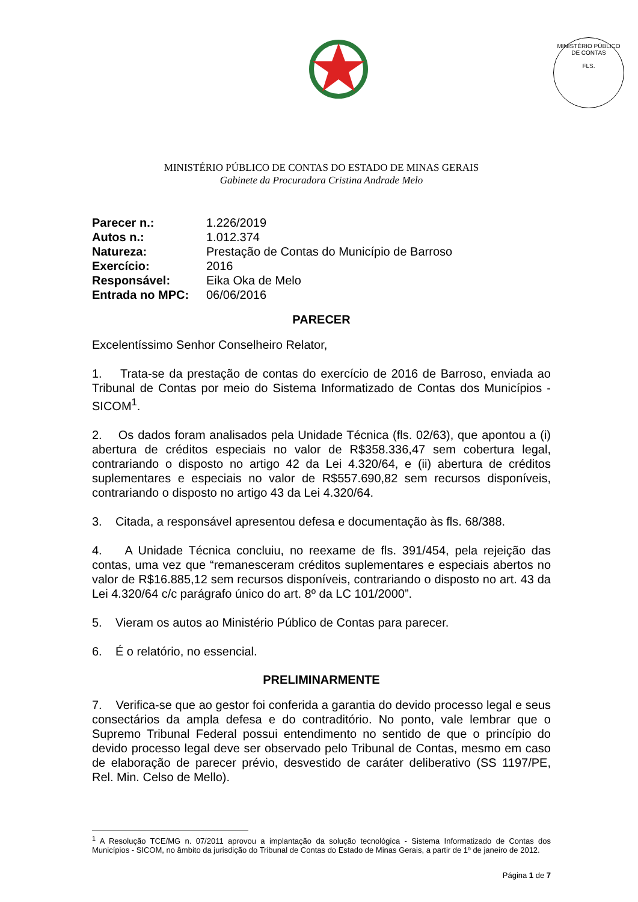MINISTÉRIO PÚBLICO DE CONTAS
FLS.
MINISTÉRIO PÚBLICO DE CONTAS DO ESTADO DE MINAS GERAIS
Gabinete da Procuradora Cristina Andrade Melo
Parecer n.: 1.226/2019
Autos n.: 1.012.374
Natureza: Prestação de Contas do Município de Barroso
Exercício: 2016
Responsável: Eika Oka de Melo
Entrada no MPC: 06/06/2016
PARECER
Excelentíssimo Senhor Conselheiro Relator,
1. Trata-se da prestação de contas do exercício de 2016 de Barroso, enviada ao Tribunal de Contas por meio do Sistema Informatizado de Contas dos Municípios - SICOM<sup>1</sup>.
2. Os dados foram analisados pela Unidade Técnica (fls. 02/63), que apontou a (i) abertura de créditos especiais no valor de R$358.336,47 sem cobertura legal, contrariando o disposto no artigo 42 da Lei 4.320/64, e (ii) abertura de créditos suplementares e especiais no valor de R$557.690,82 sem recursos disponíveis, contrariando o disposto no artigo 43 da Lei 4.320/64.
3. Citada, a responsável apresentou defesa e documentação às fls. 68/388.
4. A Unidade Técnica concluiu, no reexame de fls. 391/454, pela rejeição das contas, uma vez que “remanesceram créditos suplementares e especiais abertos no valor de R$16.885,12 sem recursos disponíveis, contrariando o disposto no art. 43 da Lei 4.320/64 c/c parágrafo único do art. 8º da LC 101/2000”.
5. Vieram os autos ao Ministério Público de Contas para parecer.
6. É o relatório, no essencial.
PRELIMINARMENTE
7. Verifica-se que ao gestor foi conferida a garantia do devido processo legal e seus consectários da ampla defesa e do contraditório. No ponto, vale lembrar que o Supremo Tribunal Federal possui entendimento no sentido de que o princípio do devido processo legal deve ser observado pelo Tribunal de Contas, mesmo em caso de elaboração de parecer prévio, desvestido de caráter deliberativo (SS 1197/PE, Rel. Min. Celso de Mello).
<sup>1</sup> A Resolução TCE/MG n. 07/2011 aprovou a implantação da solução tecnológica - Sistema Informatizado de Contas dos Municípios - SICOM, no âmbito da jurisdição do Tribunal de Contas do Estado de Minas Gerais, a partir de 1º de janeiro de 2012.
Página 1 de 7